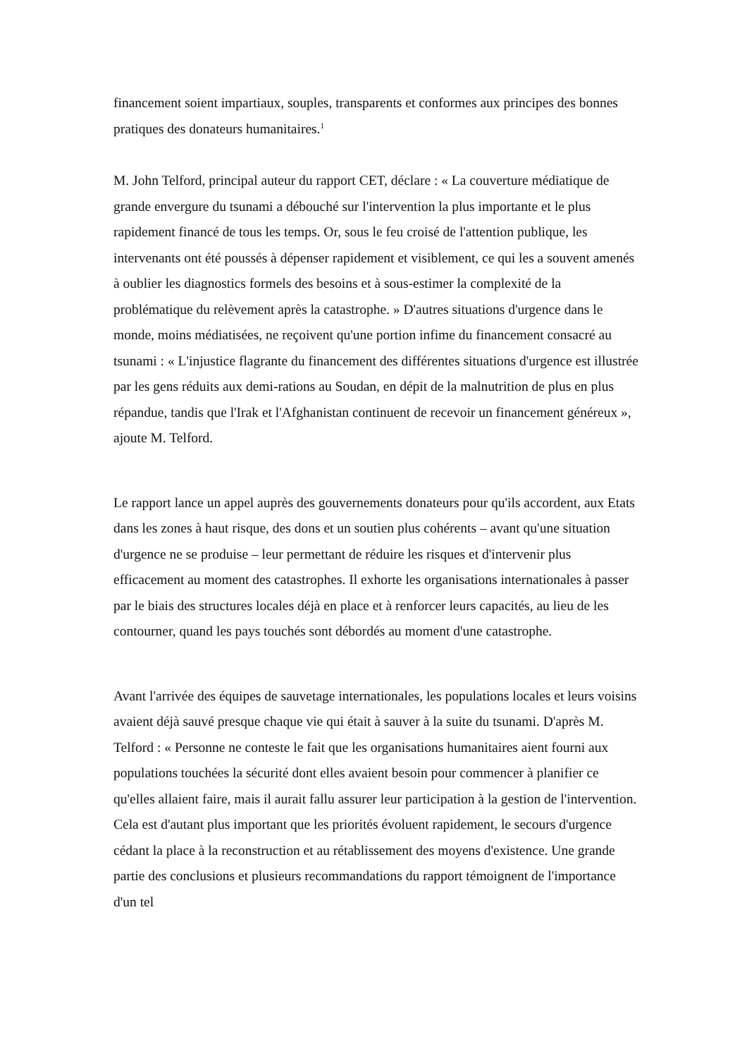financement soient impartiaux, souples, transparents et conformes aux principes des bonnes pratiques des donateurs humanitaires.<sup>1</sup>
M. John Telford, principal auteur du rapport CET, déclare : « La couverture médiatique de grande envergure du tsunami a débouché sur l'intervention la plus importante et le plus rapidement financé de tous les temps. Or, sous le feu croisé de l'attention publique, les intervenants ont été poussés à dépenser rapidement et visiblement, ce qui les a souvent amenés à oublier les diagnostics formels des besoins et à sous-estimer la complexité de la problématique du relèvement après la catastrophe. » D'autres situations d'urgence dans le monde, moins médiatisées, ne reçoivent qu'une portion infime du financement consacré au tsunami : « L'injustice flagrante du financement des différentes situations d'urgence est illustrée par les gens réduits aux demi-rations au Soudan, en dépit de la malnutrition de plus en plus répandue, tandis que l'Irak et l'Afghanistan continuent de recevoir un financement généreux », ajoute M. Telford.
Le rapport lance un appel auprès des gouvernements donateurs pour qu'ils accordent, aux Etats dans les zones à haut risque, des dons et un soutien plus cohérents – avant qu'une situation d'urgence ne se produise – leur permettant de réduire les risques et d'intervenir plus efficacement au moment des catastrophes. Il exhorte les organisations internationales à passer par le biais des structures locales déjà en place et à renforcer leurs capacités, au lieu de les contourner, quand les pays touchés sont débordés au moment d'une catastrophe.
Avant l'arrivée des équipes de sauvetage internationales, les populations locales et leurs voisins avaient déjà sauvé presque chaque vie qui était à sauver à la suite du tsunami. D'après M. Telford : « Personne ne conteste le fait que les organisations humanitaires aient fourni aux populations touchées la sécurité dont elles avaient besoin pour commencer à planifier ce qu'elles allaient faire, mais il aurait fallu assurer leur participation à la gestion de l'intervention. Cela est d'autant plus important que les priorités évoluent rapidement, le secours d'urgence cédant la place à la reconstruction et au rétablissement des moyens d'existence. Une grande partie des conclusions et plusieurs recommandations du rapport témoignent de l'importance d'un tel